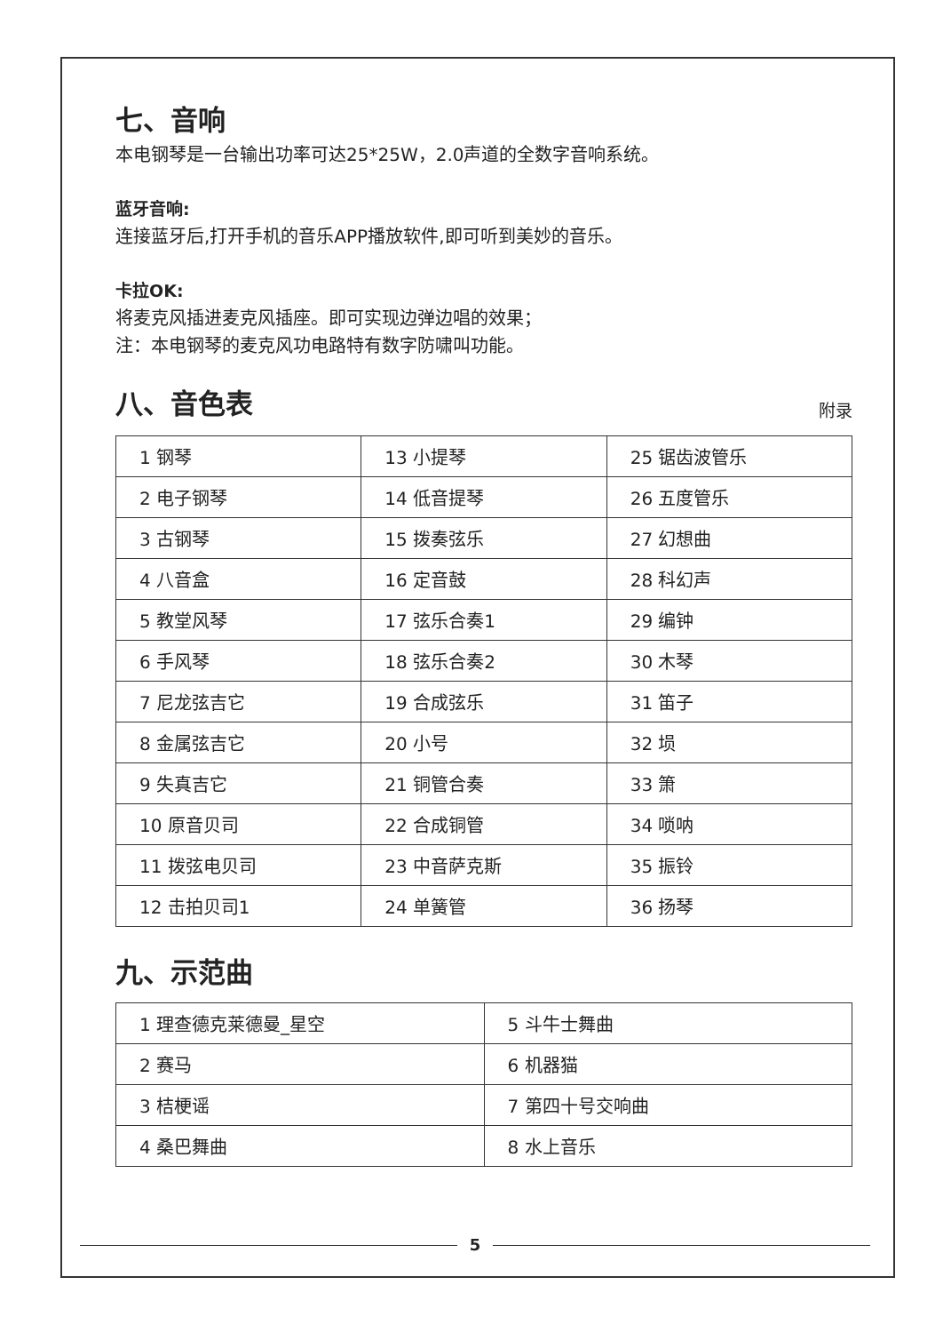七、音响
本电钢琴是一台输出功率可达25*25W，2.0声道的全数字音响系统。
蓝牙音响:
连接蓝牙后,打开手机的音乐APP播放软件,即可听到美妙的音乐。
卡拉OK:
将麦克风插进麦克风插座。即可实现边弹边唱的效果；
注：本电钢琴的麦克风功电路特有数字防啸叫功能。
八、音色表
附录
| 1 钢琴 | 13 小提琴 | 25 锯齿波管乐 |
| 2 电子钢琴 | 14 低音提琴 | 26 五度管乐 |
| 3 古钢琴 | 15 拨奏弦乐 | 27 幻想曲 |
| 4 八音盒 | 16 定音鼓 | 28 科幻声 |
| 5 教堂风琴 | 17 弦乐合奏1 | 29 编钟 |
| 6 手风琴 | 18 弦乐合奏2 | 30 木琴 |
| 7 尼龙弦吉它 | 19 合成弦乐 | 31 笛子 |
| 8 金属弦吉它 | 20 小号 | 32 埙 |
| 9 失真吉它 | 21 铜管合奏 | 33 箫 |
| 10 原音贝司 | 22 合成铜管 | 34 唢呐 |
| 11 拨弦电贝司 | 23 中音萨克斯 | 35 振铃 |
| 12 击拍贝司1 | 24 单簧管 | 36 扬琴 |
九、示范曲
| 1 理查德克莱德曼_星空 | 5 斗牛士舞曲 |
| 2 赛马 | 6 机器猫 |
| 3 桔梗谣 | 7 第四十号交响曲 |
| 4 桑巴舞曲 | 8 水上音乐 |
5